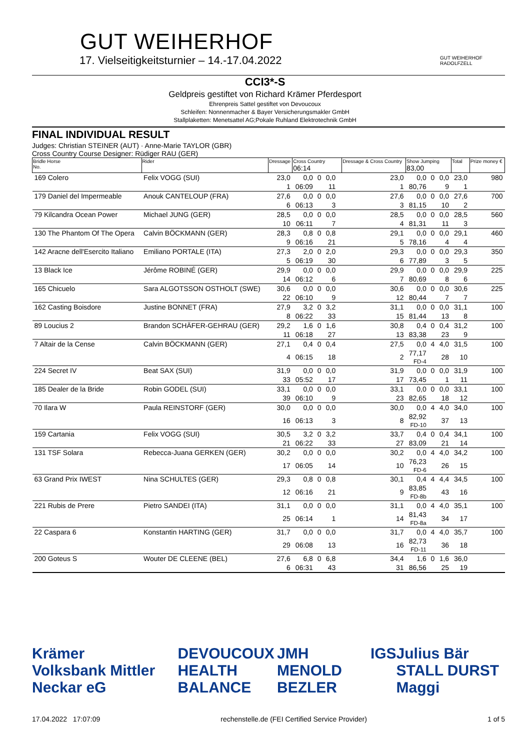GUT WEIHERHOF
17. Vielseitigkeitsturnier – 14.-17.04.2022
GUT WEIHERHOF RADOLFZELL
CCI3*-S
Geldpreis gestiftet von Richard Krämer Pferdesport
Ehrenpreis Sattel gestiftet von Devoucoux
Schleifen: Nonnenmacher & Bayer Versicherungsmakler GmbH
Stallplaketten: Menetsattel AG;Pokale Ruhland Elektrotechnik GmbH
FINAL INDIVIDUAL RESULT
Judges: Christian STEINER (AUT) · Anne-Marie TAYLOR (GBR)
Cross Country Course Designer: Rüdiger RAU (GER)
| Bridle Horse No. | Rider | Dressage | Cross Country 06:14 | | | | Dressage & Cross Country | Show Jumping 83,00 | | | Total | Prize money € |
| --- | --- | --- | --- | --- | --- | --- | --- | --- | --- | --- | --- | --- |
| 169 Colero | Felix VOGG (SUI) | 23,0 | 0,0 | 0 | 0,0 | | 23,0 | 0,0 | 0 | 0,0 | 23,0 | 980 |
| | | 1 | 06:09 | | 11 | | 1 | 80,76 | | 9 | 1 | |
| 179 Daniel del Impermeable | Anouk CANTELOUP (FRA) | 27,6 | 0,0 | 0 | 0,0 | | 27,6 | 0,0 | 0 | 0,0 | 27,6 | 700 |
| | | 6 | 06:13 | | 3 | | 3 | 81,15 | | 10 | 2 | |
| 79 Kilcandra Ocean Power | Michael JUNG (GER) | 28,5 | 0,0 | 0 | 0,0 | | 28,5 | 0,0 | 0 | 0,0 | 28,5 | 560 |
| | | 10 | 06:11 | | 7 | | 4 | 81,31 | | 11 | 3 | |
| 130 The Phantom Of The Opera | Calvin BÖCKMANN (GER) | 28,3 | 0,8 | 0 | 0,8 | | 29,1 | 0,0 | 0 | 0,0 | 29,1 | 460 |
| | | 9 | 06:16 | | 21 | | 5 | 78,16 | | 4 | 4 | |
| 142 Aracne dell'Esercito Italiano | Emiliano PORTALE (ITA) | 27,3 | 2,0 | 0 | 2,0 | | 29,3 | 0,0 | 0 | 0,0 | 29,3 | 350 |
| | | 5 | 06:19 | | 30 | | 6 | 77,89 | | 3 | 5 | |
| 13 Black Ice | Jérôme ROBINÉ (GER) | 29,9 | 0,0 | 0 | 0,0 | | 29,9 | 0,0 | 0 | 0,0 | 29,9 | 225 |
| | | 14 | 06:12 | | 6 | | 7 | 80,69 | | 8 | 6 | |
| 165 Chicuelo | Sara ALGOTSSON OSTHOLT (SWE) | 30,6 | 0,0 | 0 | 0,0 | | 30,6 | 0,0 | 0 | 0,0 | 30,6 | 225 |
| | | 22 | 06:10 | | 9 | | 12 | 80,44 | | 7 | 7 | |
| 162 Casting Boisdore | Justine BONNET (FRA) | 27,9 | 3,2 | 0 | 3,2 | | 31,1 | 0,0 | 0 | 0,0 | 31,1 | 100 |
| | | 8 | 06:22 | | 33 | | 15 | 81,44 | | 13 | 8 | |
| 89 Loucius 2 | Brandon SCHÄFER-GEHRAU (GER) | 29,2 | 1,6 | 0 | 1,6 | | 30,8 | 0,4 | 0 | 0,4 | 31,2 | 100 |
| | | 11 | 06:18 | | 27 | | 13 | 83,38 | | 23 | 9 | |
| 7 Altair de la Cense | Calvin BÖCKMANN (GER) | 27,1 | 0,4 | 0 | 0,4 | | 27,5 | 0,0 | 4 | 4,0 | 31,5 | 100 |
| | | 4 | 06:15 | | 18 | | 2 | 77,17 FD-4 | | 28 | 10 | |
| 224 Secret IV | Beat SAX (SUI) | 31,9 | 0,0 | 0 | 0,0 | | 31,9 | 0,0 | 0 | 0,0 | 31,9 | 100 |
| | | 33 | 05:52 | | 17 | | 17 | 73,45 | | 1 | 11 | |
| 185 Dealer de la Bride | Robin GODEL (SUI) | 33,1 | 0,0 | 0 | 0,0 | | 33,1 | 0,0 | 0 | 0,0 | 33,1 | 100 |
| | | 39 | 06:10 | | 9 | | 23 | 82,65 | | 18 | 12 | |
| 70 Ilara W | Paula REINSTORF (GER) | 30,0 | 0,0 | 0 | 0,0 | | 30,0 | 0,0 | 4 | 4,0 | 34,0 | 100 |
| | | 16 | 06:13 | | 3 | | 8 | 82,92 FD-10 | | 37 | 13 | |
| 159 Cartania | Felix VOGG (SUI) | 30,5 | 3,2 | 0 | 3,2 | | 33,7 | 0,4 | 0 | 0,4 | 34,1 | 100 |
| | | 21 | 06:22 | | 33 | | 27 | 83,09 | | 21 | 14 | |
| 131 TSF Solara | Rebecca-Juana GERKEN (GER) | 30,2 | 0,0 | 0 | 0,0 | | 30,2 | 0,0 | 4 | 4,0 | 34,2 | 100 |
| | | 17 | 06:05 | | 14 | | 10 | 76,23 FD-6 | | 26 | 15 | |
| 63 Grand Prix IWEST | Nina SCHULTES (GER) | 29,3 | 0,8 | 0 | 0,8 | | 30,1 | 0,4 | 4 | 4,4 | 34,5 | 100 |
| | | 12 | 06:16 | | 21 | | 9 | 83,85 FD-8b | | 43 | 16 | |
| 221 Rubis de Prere | Pietro SANDEI (ITA) | 31,1 | 0,0 | 0 | 0,0 | | 31,1 | 0,0 | 4 | 4,0 | 35,1 | 100 |
| | | 25 | 06:14 | | 1 | | 14 | 81,43 FD-8a | | 34 | 17 | |
| 22 Caspara 6 | Konstantin HARTING (GER) | 31,7 | 0,0 | 0 | 0,0 | | 31,7 | 0,0 | 4 | 4,0 | 35,7 | 100 |
| | | 29 | 06:08 | | 13 | | 16 | 82,73 FD-11 | | 36 | 18 | |
| 200 Goteus S | Wouter DE CLEENE (BEL) | 27,6 | 6,8 | 0 | 6,8 | | 34,4 | 1,6 | 0 | 1,6 | 36,0 | |
| | | 6 | 06:31 | | 43 | | 31 | 86,56 | | 25 | 19 | |
Krämer
Volksbank Mittler Neckar eG DEVOUCOUX
HEALTH BALANCE JMH
MENOLD BEZLER IGS Julius Bär
STALL DURST Maggi
17.04.2022 17:07:09 rechenstelle.de (FEI Certified Service Provider) 1 of 5